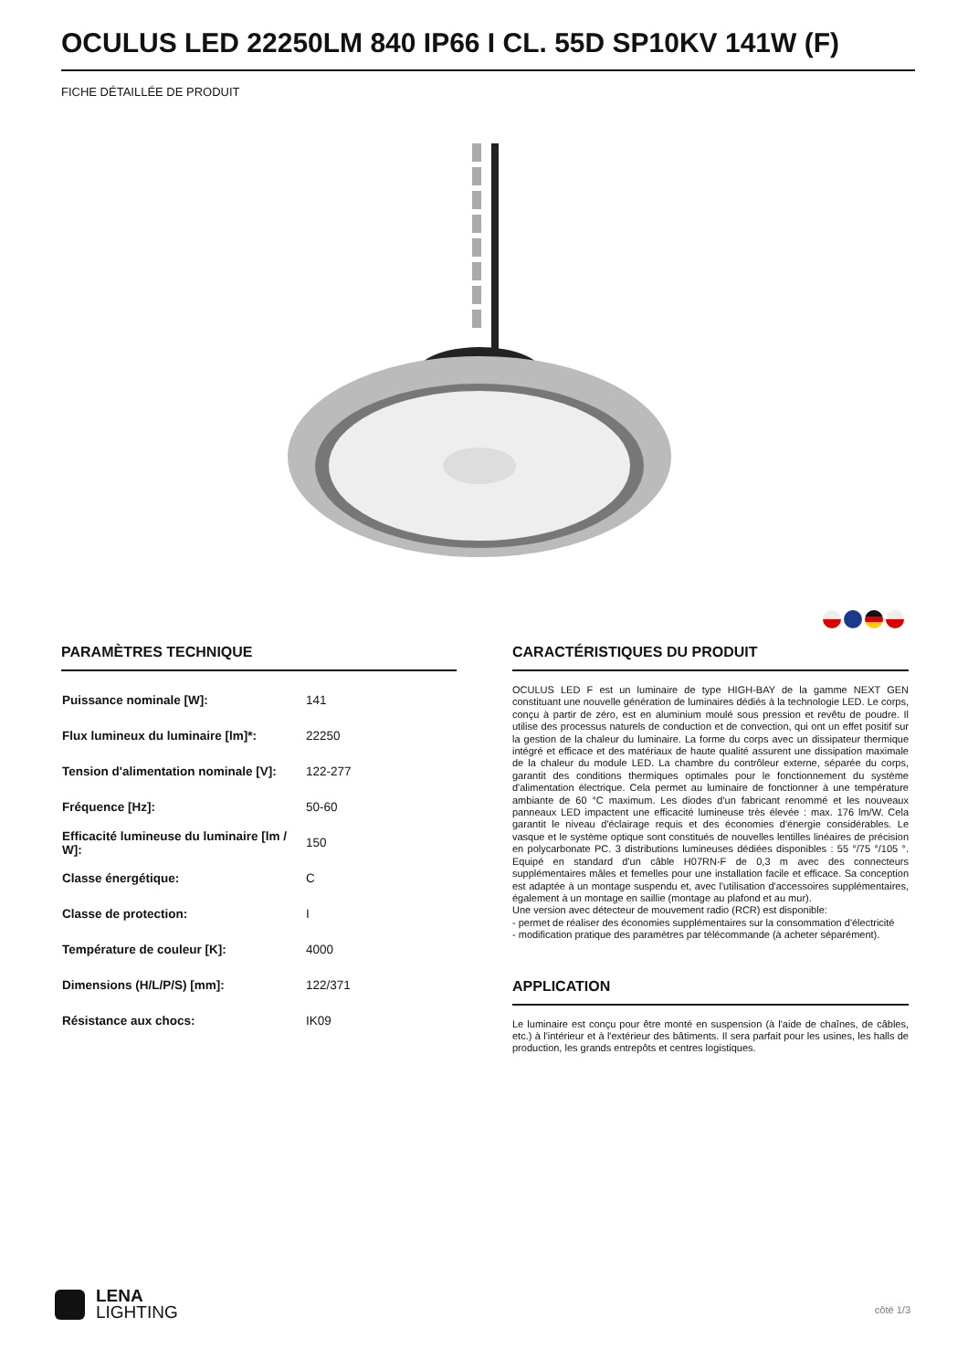OCULUS LED 22250LM 840 IP66 I CL. 55D SP10KV 141W (F)
FICHE DÉTAILLÉE DE PRODUIT
PARAMÈTRES TECHNIQUE
| Puissance nominale [W]: | 141 |
| Flux lumineux du luminaire [lm]*: | 22250 |
| Tension d'alimentation nominale [V]: | 122-277 |
| Fréquence [Hz]: | 50-60 |
| Efficacité lumineuse du luminaire [lm / W]: | 150 |
| Classe énergétique: | C |
| Classe de protection: | I |
| Température de couleur [K]: | 4000 |
| Dimensions (H/L/P/S) [mm]: | 122/371 |
| Résistance aux chocs: | IK09 |
CARACTÉRISTIQUES DU PRODUIT
OCULUS LED F est un luminaire de type HIGH-BAY de la gamme NEXT GEN constituant une nouvelle génération de luminaires dédiés à la technologie LED. Le corps, conçu à partir de zéro, est en aluminium moulé sous pression et revêtu de poudre. Il utilise des processus naturels de conduction et de convection, qui ont un effet positif sur la gestion de la chaleur du luminaire. La forme du corps avec un dissipateur thermique intégré et efficace et des matériaux de haute qualité assurent une dissipation maximale de la chaleur du module LED. La chambre du contrôleur externe, séparée du corps, garantit des conditions thermiques optimales pour le fonctionnement du système d'alimentation électrique. Cela permet au luminaire de fonctionner à une température ambiante de 60 °C maximum. Les diodes d'un fabricant renommé et les nouveaux panneaux LED impactent une efficacité lumineuse très élevée : max. 176 lm/W. Cela garantit le niveau d'éclairage requis et des économies d'énergie considérables. Le vasque et le système optique sont constitués de nouvelles lentilles linéaires de précision en polycarbonate PC. 3 distributions lumineuses dédiées disponibles : 55 °/75 °/105 °. Equipé en standard d'un câble H07RN-F de 0,3 m avec des connecteurs supplémentaires mâles et femelles pour une installation facile et efficace. Sa conception est adaptée à un montage suspendu et, avec l'utilisation d'accessoires supplémentaires, également à un montage en saillie (montage au plafond et au mur).
Une version avec détecteur de mouvement radio (RCR) est disponible:
- permet de réaliser des économies supplémentaires sur la consommation d'électricité
- modification pratique des paramètres par télécommande (à acheter séparément).
APPLICATION
Le luminaire est conçu pour être monté en suspension (à l'aide de chaînes, de câbles, etc.) à l'intérieur et à l'extérieur des bâtiments. Il sera parfait pour les usines, les halls de production, les grands entrepôts et centres logistiques.
LENA
LIGHTING
côté 1/3